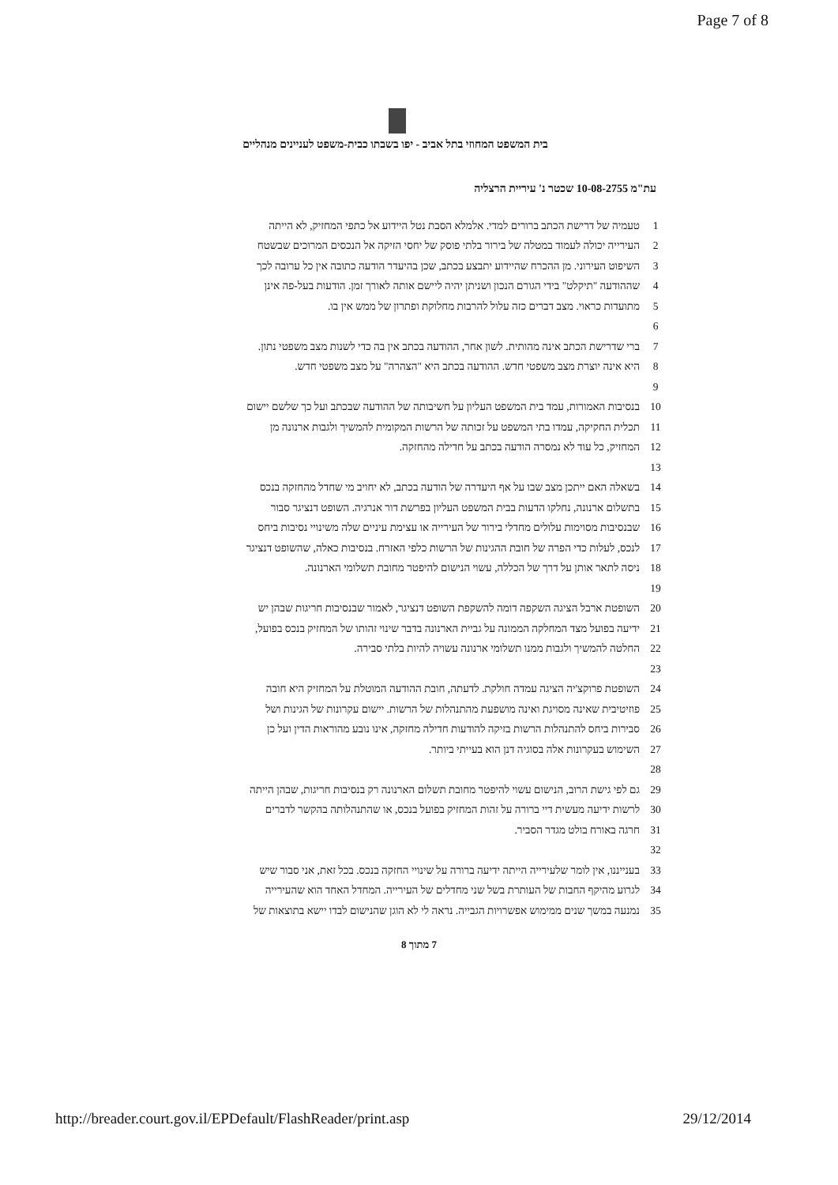Page 7 of 8
בית המשפט המחוזי בתל אביב - יפו בשבתו כבית-משפט לעניינים מנהליים
עת"מ 10-08-2755 שכטר נ' עיריית הרצליה
| 1 | טעמיה של דרישת הכתב ברורים למדי. אלמלא הסבת נטל היידוע אל כתפי המחזיק, לא הייתה |
| 2 | העירייה יכולה לעמוד במטלה של בירור בלתי פוסק של יחסי הזיקה אל הנכסים המרוכים שבשטח |
| 3 | השיפוט העירוני. מן ההכרח שהיידוע יתבצע בכתב, שכן בהיעדר הודעה כתובה אין כל ערובה לכך |
| 4 | שההודעה "תיקלט" בידי הגורם הנכון ושניתן יהיה ליישם אותה לאורך זמן. הודעות בעל-פה אינן |
| 5 | מתועדות כראוי. מצב דברים כזה עלול להרבות מחלוקת ופתרון של ממש אין בו. |
| 6 | |
| 7 | ברי שדרישת הכתב אינה מהותית. לשון אחר, ההודעה בכתב אין בה כדי לשנות מצב משפטי נתון. |
| 8 | היא אינה יוצרת מצב משפטי חדש. ההודעה בכתב היא "הצהרה" על מצב משפטי חדש. |
| 9 | |
| 10 | בנסיבות האמורות, עמד בית המשפט העליון על חשיבותה של ההודעה שבכתב ועל כך שלשם יישום |
| 11 | תכלית החקיקה, עמדו בתי המשפט על זכותה של הרשות המקומית להמשיך ולגבות ארנונה מן |
| 12 | המחזיק, כל עוד לא נמסרה הודעה בכתב על חדילה מהחזקה. |
| 13 | |
| 14 | בשאלה האם ייתכן מצב שבו על אף היעדרה של הודעה בכתב, לא יחויב מי שחדל מהחזקה בנכס |
| 15 | בתשלום ארנונה, נחלקו הדעות בבית המשפט העליון בפרשת דור אנרגיה. השופט דנציגר סבור |
| 16 | שבנסיבות מסוימות עלולים מחדלי בירור של העירייה או עצימת עיניים שלה משינויי נסיבות ביחס |
| 17 | לנכס, לעלות כדי הפרה של חובת ההגינות של הרשות כלפי האזרח. בנסיבות כאלה, שהשופט דנציגר |
| 18 | ניסה לתאר אותן על דרך של הכללה, עשוי הנישום להיפטר מחובת תשלומי הארנונה. |
| 19 | |
| 20 | השופטת ארבל הציגה השקפה דומה להשקפת השופט דנציגר, לאמור שבנסיבות חריגות שבהן יש |
| 21 | ידיעה בפועל מצד המחלקה הממונה על גביית הארנונה בדבר שינוי זהותו של המחזיק בנכס בפועל, |
| 22 | החלטה להמשיך ולגבות ממנו תשלומי ארנונה עשויה להיות בלתי סבירה. |
| 23 | |
| 24 | השופטת פרוקצ'יה הציגה עמדה חולקת. לדעתה, חובת ההודעה המוטלת על המחזיק היא חובה |
| 25 | פוזיטיבית שאינה מסויגת ואינה מושפעת מהתנהלות של הרשות. יישום עקרונות של הגינות ושל |
| 26 | סבירות ביחס להתנהלות הרשות בזיקה להודעות חדילה מחזקה, אינו נובע מהוראות הדין ועל כן |
| 27 | השימוש בעקרונות אלה בסוגיה דנן הוא בעייתי ביותר. |
| 28 | |
| 29 | גם לפי גישת הרוב, הנישום עשוי להיפטר מחובת תשלום הארנונה רק בנסיבות חריגות, שבהן הייתה |
| 30 | לרשות ידיעה מעשית דיי ברורה על זהות המחזיק בפועל בנכס, או שהתנהלותה בהקשר לדברים |
| 31 | חרגה באורח בולט מגדר הסביר. |
| 32 | |
| 33 | בענייננו, אין לומר שלעירייה הייתה ידיעה ברורה על שינויי החזקה בנכס. בכל זאת, אני סבור שיש |
| 34 | לגרוע מהיקף החבות של העותרת בשל שני מחדלים של העירייה. המחדל האחד הוא שהעירייה |
| 35 | נמנעה במשך שנים ממימוש אפשרויות הגבייה. נראה לי לא הוגן שהנישום לבדו יישא בתוצאות של |
7 מתוך 8
http://breader.court.gov.il/EPDefault/FlashReader/print.asp 29/12/2014